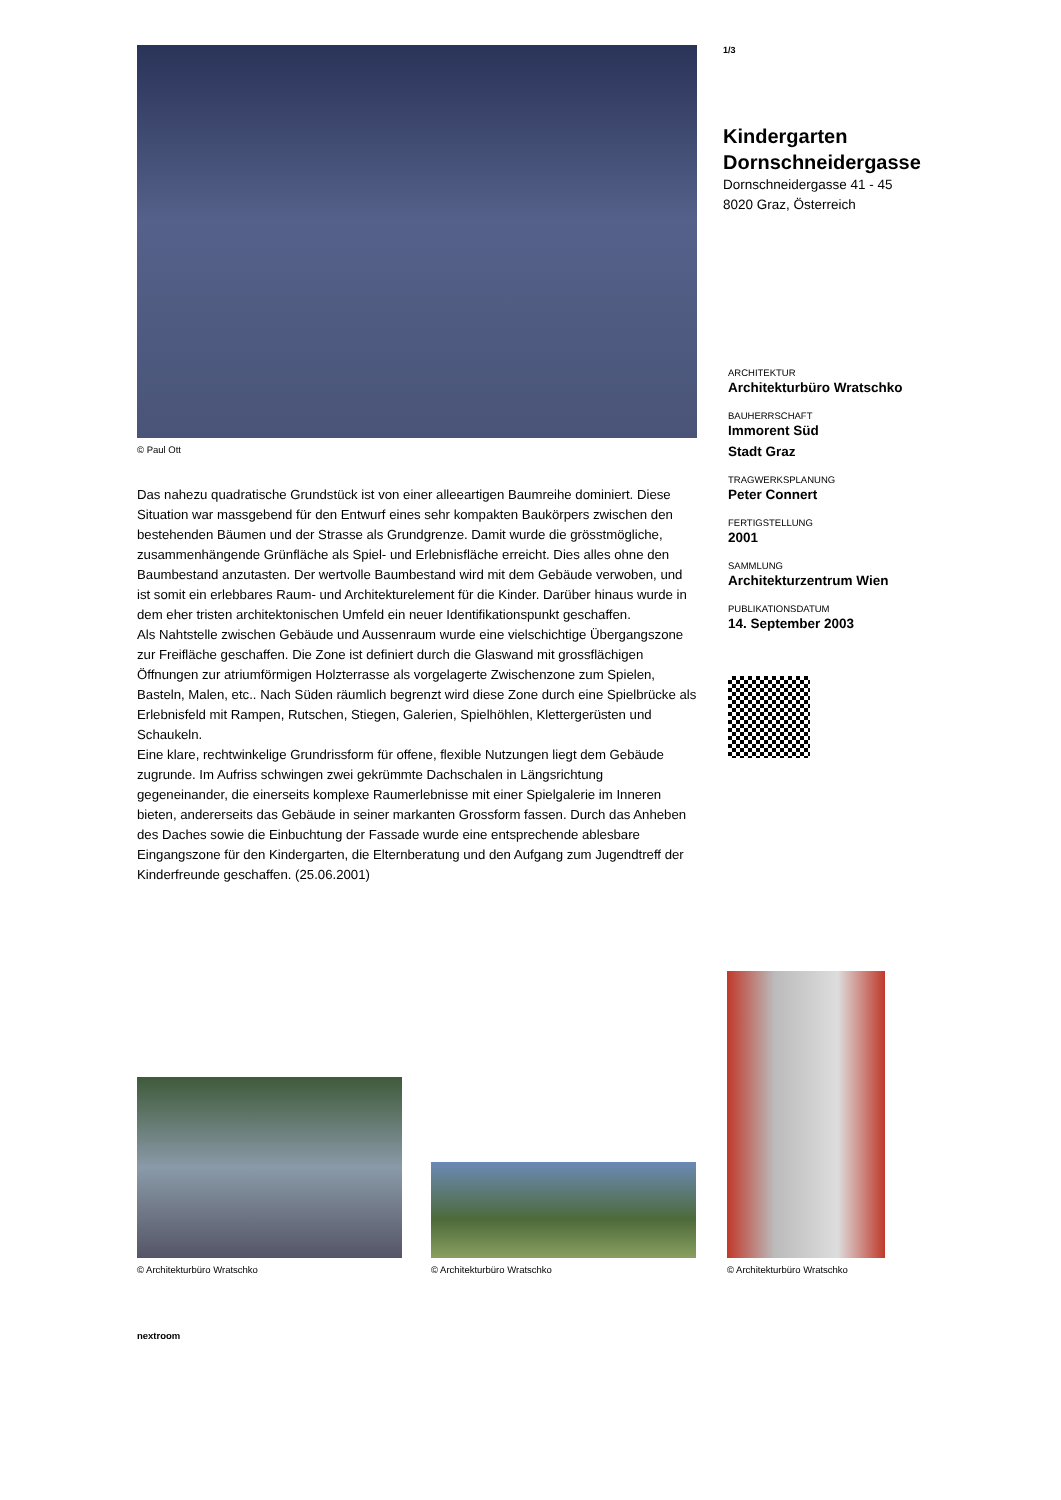© Paul Ott
Das nahezu quadratische Grundstück ist von einer alleeartigen Baumreihe dominiert. Diese Situation war massgebend für den Entwurf eines sehr kompakten Baukörpers zwischen den bestehenden Bäumen und der Strasse als Grundgrenze. Damit wurde die grösstmögliche, zusammenhängende Grünfläche als Spiel- und Erlebnisfläche erreicht. Dies alles ohne den Baumbestand anzutasten. Der wertvolle Baumbestand wird mit dem Gebäude verwoben, und ist somit ein erlebbares Raum- und Architekturelement für die Kinder. Darüber hinaus wurde in dem eher tristen architektonischen Umfeld ein neuer Identifikationspunkt geschaffen.
Als Nahtstelle zwischen Gebäude und Aussenraum wurde eine vielschichtige Übergangszone zur Freifläche geschaffen. Die Zone ist definiert durch die Glaswand mit grossflächigen Öffnungen zur atriumförmigen Holzterrasse als vorgelagerte Zwischenzone zum Spielen, Basteln, Malen, etc.. Nach Süden räumlich begrenzt wird diese Zone durch eine Spielbrücke als Erlebnisfeld mit Rampen, Rutschen, Stiegen, Galerien, Spielhöhlen, Klettergerüsten und Schaukeln.
Eine klare, rechtwinkelige Grundrissform für offene, flexible Nutzungen liegt dem Gebäude zugrunde. Im Aufriss schwingen zwei gekrümmte Dachschalen in Längsrichtung gegeneinander, die einerseits komplexe Raumerlebnisse mit einer Spielgalerie im Inneren bieten, andererseits das Gebäude in seiner markanten Grossform fassen. Durch das Anheben des Daches sowie die Einbuchtung der Fassade wurde eine entsprechende ablesbare Eingangszone für den Kindergarten, die Elternberatung und den Aufgang zum Jugendtreff der Kinderfreunde geschaffen. (25.06.2001)
1/3
Kindergarten
Dornschneidergasse
Dornschneidergasse 41 - 45
8020 Graz, Österreich
ARCHITEKTUR
Architekturbüro Wratschko
BAUHERRSCHAFT
Immorent Süd
Stadt Graz
TRAGWERKSPLANUNG
Peter Connert
FERTIGSTELLUNG
2001
SAMMLUNG
Architekturzentrum Wien
PUBLIKATIONSDATUM
14. September 2003
© Architekturbüro Wratschko
© Architekturbüro Wratschko
© Architekturbüro Wratschko
nextroom